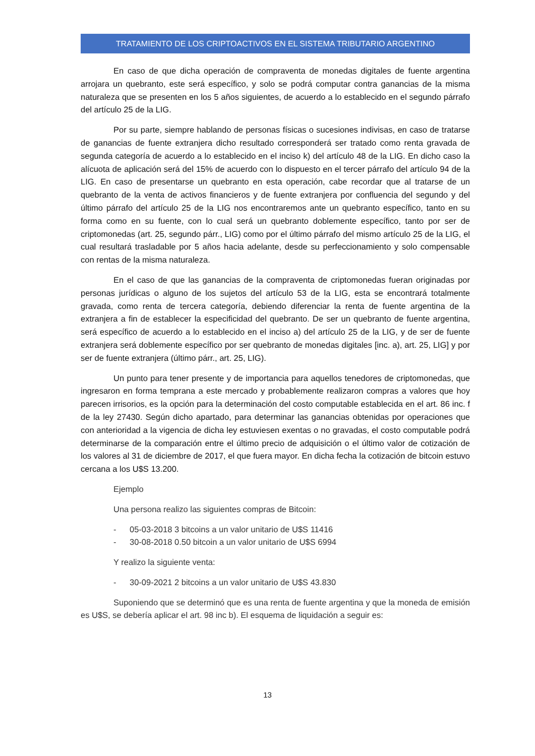TRATAMIENTO DE LOS CRIPTOACTIVOS EN EL SISTEMA TRIBUTARIO ARGENTINO
En caso de que dicha operación de compraventa de monedas digitales de fuente argentina arrojara un quebranto, este será específico, y solo se podrá computar contra ganancias de la misma naturaleza que se presenten en los 5 años siguientes, de acuerdo a lo establecido en el segundo párrafo del artículo 25 de la LIG.
Por su parte, siempre hablando de personas físicas o sucesiones indivisas, en caso de tratarse de ganancias de fuente extranjera dicho resultado corresponderá ser tratado como renta gravada de segunda categoría de acuerdo a lo establecido en el inciso k) del artículo 48 de la LIG. En dicho caso la alícuota de aplicación será del 15% de acuerdo con lo dispuesto en el tercer párrafo del artículo 94 de la LIG. En caso de presentarse un quebranto en esta operación, cabe recordar que al tratarse de un quebranto de la venta de activos financieros y de fuente extranjera por confluencia del segundo y del último párrafo del artículo 25 de la LIG nos encontraremos ante un quebranto específico, tanto en su forma como en su fuente, con lo cual será un quebranto doblemente específico, tanto por ser de criptomonedas (art. 25, segundo párr., LIG) como por el último párrafo del mismo artículo 25 de la LIG, el cual resultará trasladable por 5 años hacia adelante, desde su perfeccionamiento y solo compensable con rentas de la misma naturaleza.
En el caso de que las ganancias de la compraventa de criptomonedas fueran originadas por personas jurídicas o alguno de los sujetos del artículo 53 de la LIG, esta se encontrará totalmente gravada, como renta de tercera categoría, debiendo diferenciar la renta de fuente argentina de la extranjera a fin de establecer la especificidad del quebranto. De ser un quebranto de fuente argentina, será específico de acuerdo a lo establecido en el inciso a) del artículo 25 de la LIG, y de ser de fuente extranjera será doblemente específico por ser quebranto de monedas digitales [inc. a), art. 25, LIG] y por ser de fuente extranjera (último párr., art. 25, LIG).
Un punto para tener presente y de importancia para aquellos tenedores de criptomonedas, que ingresaron en forma temprana a este mercado y probablemente realizaron compras a valores que hoy parecen irrisorios, es la opción para la determinación del costo computable establecida en el art. 86 inc. f de la ley 27430. Según dicho apartado, para determinar las ganancias obtenidas por operaciones que con anterioridad a la vigencia de dicha ley estuviesen exentas o no gravadas, el costo computable podrá determinarse de la comparación entre el último precio de adquisición o el último valor de cotización de los valores al 31 de diciembre de 2017, el que fuera mayor. En dicha fecha la cotización de bitcoin estuvo cercana a los U$S 13.200.
Ejemplo
Una persona realizo las siguientes compras de Bitcoin:
- 05-03-2018 3 bitcoins a un valor unitario de U$S 11416
- 30-08-2018 0.50 bitcoin a un valor unitario de U$S 6994
Y realizo la siguiente venta:
- 30-09-2021 2 bitcoins a un valor unitario de U$S 43.830
Suponiendo que se determinó que es una renta de fuente argentina y que la moneda de emisión es U$S, se debería aplicar el art. 98 inc b). El esquema de liquidación a seguir es:
13